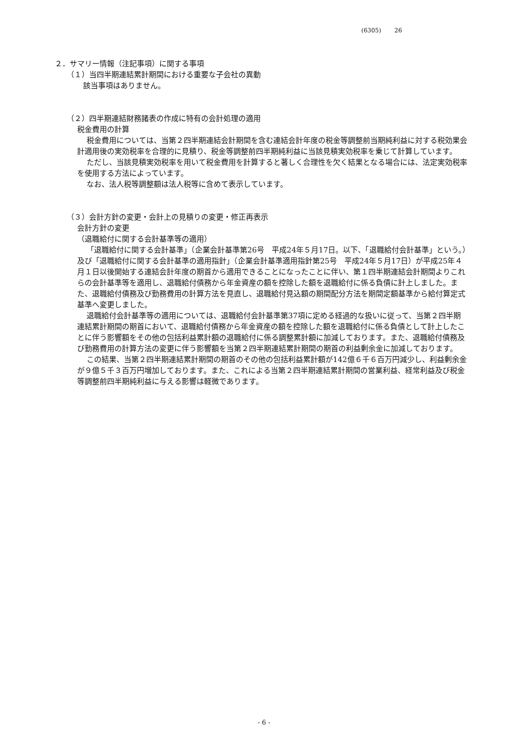(6305) 26
２．サマリー情報（注記事項）に関する事項
（１）当四半期連結累計期間における重要な子会社の異動
該当事項はありません。
（２）四半期連結財務諸表の作成に特有の会計処理の適用
税金費用の計算
税金費用については、当第２四半期連結会計期間を含む連結会計年度の税金等調整前当期純利益に対する税効果会計適用後の実効税率を合理的に見積り、税金等調整前四半期純利益に当該見積実効税率を乗じて計算しています。
ただし、当該見積実効税率を用いて税金費用を計算すると著しく合理性を欠く結果となる場合には、法定実効税率を使用する方法によっています。
なお、法人税等調整額は法人税等に含めて表示しています。
（３）会計方針の変更・会計上の見積りの変更・修正再表示
会計方針の変更
（退職給付に関する会計基準等の適用）
「退職給付に関する会計基準」（企業会計基準第26号　平成24年５月17日。以下、「退職給付会計基準」という。）及び「退職給付に関する会計基準の適用指針」（企業会計基準適用指針第25号　平成24年５月17日）が平成25年４月１日以後開始する連結会計年度の期首から適用できることになったことに伴い、第１四半期連結会計期間よりこれらの会計基準等を適用し、退職給付債務から年金資産の額を控除した額を退職給付に係る負債に計上しました。また、退職給付債務及び勤務費用の計算方法を見直し、退職給付見込額の期間配分方法を期間定額基準から給付算定式基準へ変更しました。
退職給付会計基準等の適用については、退職給付会計基準第37項に定める経過的な扱いに従って、当第２四半期連結累計期間の期首において、退職給付債務から年金資産の額を控除した額を退職給付に係る負債として計上したことに伴う影響額をその他の包括利益累計額の退職給付に係る調整累計額に加減しております。また、退職給付債務及び勤務費用の計算方法の変更に伴う影響額を当第２四半期連結累計期間の期首の利益剰余金に加減しております。
この結果、当第２四半期連結累計期間の期首のその他の包括利益累計額が142億６千６百万円減少し、利益剰余金が９億５千３百万円増加しております。また、これによる当第２四半期連結累計期間の営業利益、経常利益及び税金等調整前四半期純利益に与える影響は軽微であります。
- 6 -